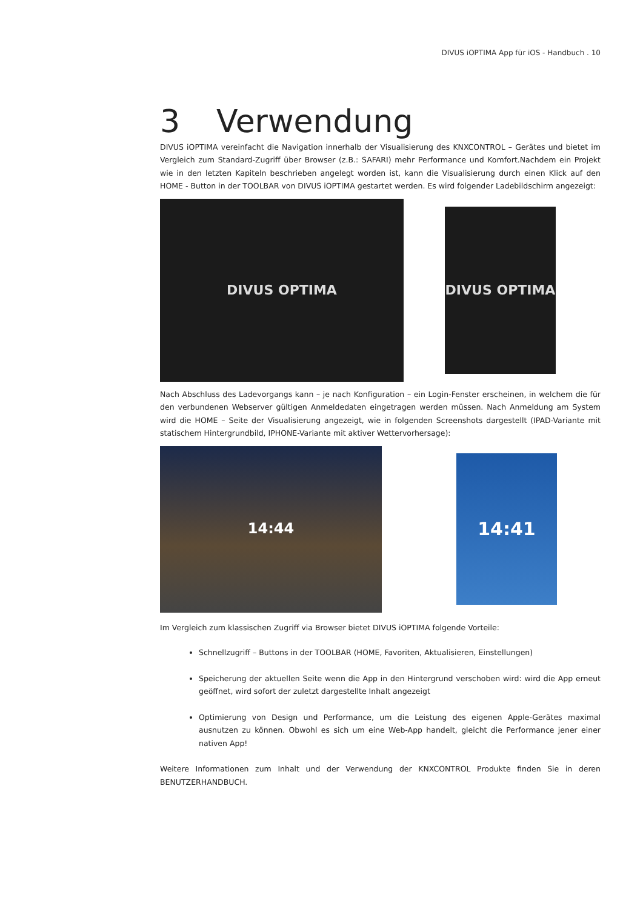DIVUS iOPTIMA App für iOS - Handbuch . 10
3 Verwendung
DIVUS iOPTIMA vereinfacht die Navigation innerhalb der Visualisierung des KNXCONTROL – Gerätes und bietet im Vergleich zum Standard-Zugriff über Browser (z.B.: SAFARI) mehr Performance und Komfort.Nachdem ein Projekt wie in den letzten Kapiteln beschrieben angelegt worden ist, kann die Visualisierung durch einen Klick auf den HOME - Button in der TOOLBAR von DIVUS iOPTIMA gestartet werden. Es wird folgender Ladebildschirm angezeigt:
DIVUS OPTIMA
DIVUS OPTIMA
Nach Abschluss des Ladevorgangs kann – je nach Konfiguration – ein Login-Fenster erscheinen, in welchem die für den verbundenen Webserver gültigen Anmeldedaten eingetragen werden müssen. Nach Anmeldung am System wird die HOME – Seite der Visualisierung angezeigt, wie in folgenden Screenshots dargestellt (IPAD-Variante mit statischem Hintergrundbild, IPHONE-Variante mit aktiver Wettervorhersage):
14:44
14:41
Im Vergleich zum klassischen Zugriff via Browser bietet DIVUS iOPTIMA folgende Vorteile:
Schnellzugriff – Buttons in der TOOLBAR (HOME, Favoriten, Aktualisieren, Einstellungen)
Speicherung der aktuellen Seite wenn die App in den Hintergrund verschoben wird: wird die App erneut geöffnet, wird sofort der zuletzt dargestellte Inhalt angezeigt
Optimierung von Design und Performance, um die Leistung des eigenen Apple-Gerätes maximal ausnutzen zu können. Obwohl es sich um eine Web-App handelt, gleicht die Performance jener einer nativen App!
Weitere Informationen zum Inhalt und der Verwendung der KNXCONTROL Produkte finden Sie in deren BENUTZERHANDBUCH.